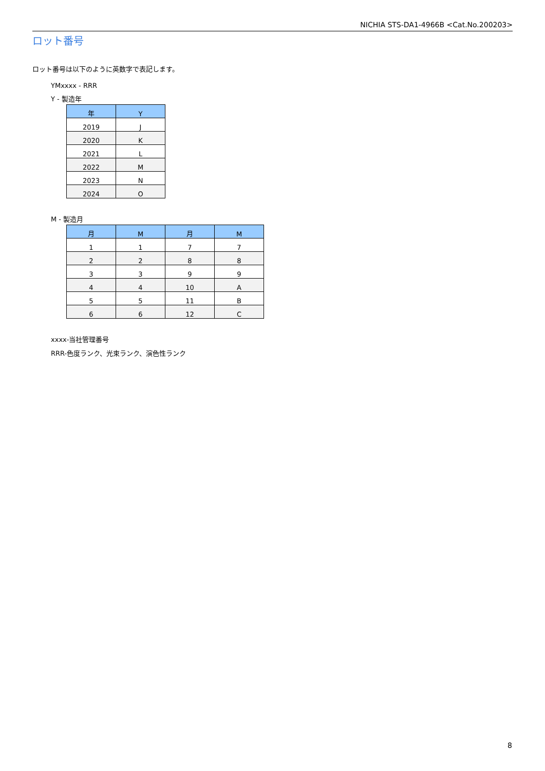NICHIA STS-DA1-4966B <Cat.No.200203>
ロット番号
ロット番号は以下のように英数字で表記します。
YMxxxx - RRR
Y - 製造年
| 年 | Y |
| --- | --- |
| 2019 | J |
| 2020 | K |
| 2021 | L |
| 2022 | M |
| 2023 | N |
| 2024 | O |
M - 製造月
| 月 | M | 月 | M |
| --- | --- | --- | --- |
| 1 | 1 | 7 | 7 |
| 2 | 2 | 8 | 8 |
| 3 | 3 | 9 | 9 |
| 4 | 4 | 10 | A |
| 5 | 5 | 11 | B |
| 6 | 6 | 12 | C |
xxxx-当社管理番号
RRR-色度ランク、光束ランク、演色性ランク
8